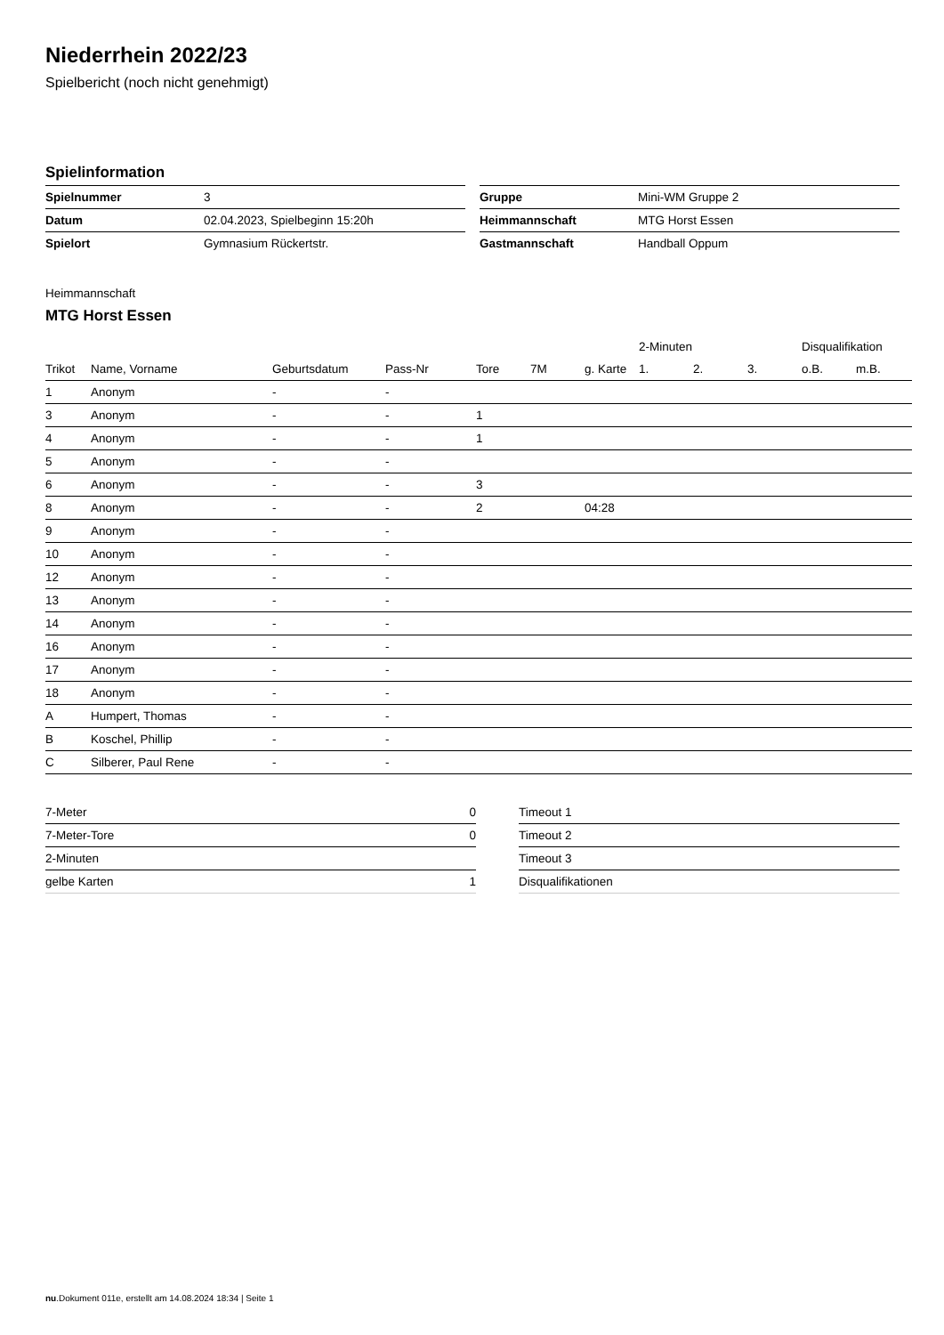Niederrhein 2022/23
Spielbericht (noch nicht genehmigt)
Spielinformation
| Spielnummer | 3 |
| Datum | 02.04.2023, Spielbeginn 15:20h |
| Spielort | Gymnasium Rückertstr. |
| Gruppe | Mini-WM Gruppe 2 |
| Heimmannschaft | MTG Horst Essen |
| Gastmannschaft | Handball Oppum |
Heimmannschaft
MTG Horst Essen
| | | | | | | | 2-Minuten | | | Disqualifikation | |
| --- | --- | --- | --- | --- | --- | --- | --- | --- | --- | --- | --- |
| Trikot | Name, Vorname | Geburtsdatum | Pass-Nr | Tore | 7M | g. Karte | 1. | 2. | 3. | o.B. | m.B. |
| 1 | Anonym | - | - | | | | | | | | |
| 3 | Anonym | - | - | 1 | | | | | | | |
| 4 | Anonym | - | - | 1 | | | | | | | |
| 5 | Anonym | - | - | | | | | | | | |
| 6 | Anonym | - | - | 3 | | | | | | | |
| 8 | Anonym | - | - | 2 | | 04:28 | | | | | |
| 9 | Anonym | - | - | | | | | | | | |
| 10 | Anonym | - | - | | | | | | | | |
| 12 | Anonym | - | - | | | | | | | | |
| 13 | Anonym | - | - | | | | | | | | |
| 14 | Anonym | - | - | | | | | | | | |
| 16 | Anonym | - | - | | | | | | | | |
| 17 | Anonym | - | - | | | | | | | | |
| 18 | Anonym | - | - | | | | | | | | |
| A | Humpert, Thomas | - | - | | | | | | | | |
| B | Koschel, Phillip | - | - | | | | | | | | |
| C | Silberer, Paul Rene | - | - | | | | | | | | |
| 7-Meter | 0 |
| 7-Meter-Tore | 0 |
| 2-Minuten | |
| gelbe Karten | 1 |
| Timeout 1 |
| Timeout 2 |
| Timeout 3 |
| Disqualifikationen |
nu.Dokument 011e, erstellt am 14.08.2024 18:34 | Seite 1